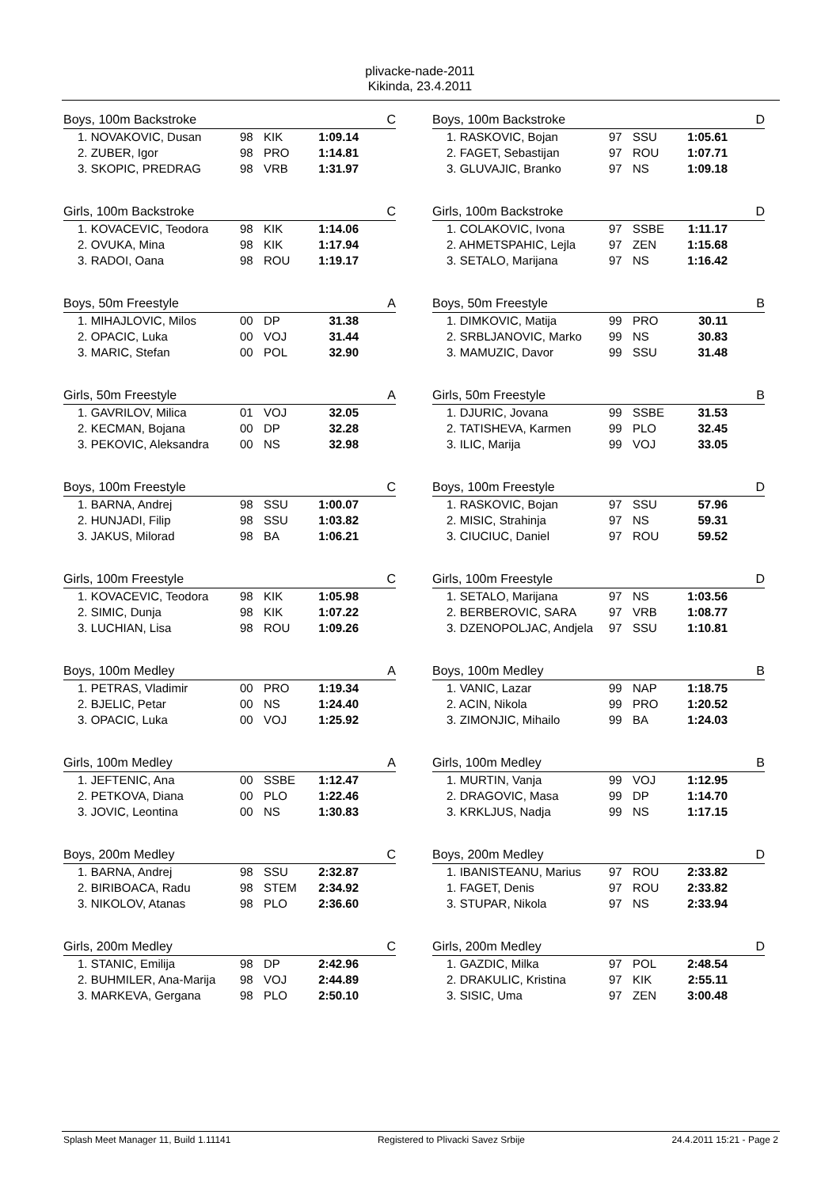plivacke-nade-2011
Kikinda, 23.4.2011
| Boys, 100m Backstroke | | | | C |
| --- | --- | --- | --- | --- |
| 1. NOVAKOVIC, Dusan | 98 | KIK | 1:09.14 | |
| 2. ZUBER, Igor | 98 | PRO | 1:14.81 | |
| 3. SKOPIC, PREDRAG | 98 | VRB | 1:31.97 | |
| Girls, 100m Backstroke | | | | C |
| --- | --- | --- | --- | --- |
| 1. KOVACEVIC, Teodora | 98 | KIK | 1:14.06 | |
| 2. OVUKA, Mina | 98 | KIK | 1:17.94 | |
| 3. RADOI, Oana | 98 | ROU | 1:19.17 | |
| Boys, 50m Freestyle | | | | A |
| --- | --- | --- | --- | --- |
| 1. MIHAJLOVIC, Milos | 00 | DP | 31.38 | |
| 2. OPACIC, Luka | 00 | VOJ | 31.44 | |
| 3. MARIC, Stefan | 00 | POL | 32.90 | |
| Girls, 50m Freestyle | | | | A |
| --- | --- | --- | --- | --- |
| 1. GAVRILOV, Milica | 01 | VOJ | 32.05 | |
| 2. KECMAN, Bojana | 00 | DP | 32.28 | |
| 3. PEKOVIC, Aleksandra | 00 | NS | 32.98 | |
| Boys, 100m Freestyle | | | | C |
| --- | --- | --- | --- | --- |
| 1. BARNA, Andrej | 98 | SSU | 1:00.07 | |
| 2. HUNJADI, Filip | 98 | SSU | 1:03.82 | |
| 3. JAKUS, Milorad | 98 | BA | 1:06.21 | |
| Girls, 100m Freestyle | | | | C |
| --- | --- | --- | --- | --- |
| 1. KOVACEVIC, Teodora | 98 | KIK | 1:05.98 | |
| 2. SIMIC, Dunja | 98 | KIK | 1:07.22 | |
| 3. LUCHIAN, Lisa | 98 | ROU | 1:09.26 | |
| Boys, 100m Medley | | | | A |
| --- | --- | --- | --- | --- |
| 1. PETRAS, Vladimir | 00 | PRO | 1:19.34 | |
| 2. BJELIC, Petar | 00 | NS | 1:24.40 | |
| 3. OPACIC, Luka | 00 | VOJ | 1:25.92 | |
| Girls, 100m Medley | | | | A |
| --- | --- | --- | --- | --- |
| 1. JEFTENIC, Ana | 00 | SSBE | 1:12.47 | |
| 2. PETKOVA, Diana | 00 | PLO | 1:22.46 | |
| 3. JOVIC, Leontina | 00 | NS | 1:30.83 | |
| Boys, 200m Medley | | | | C |
| --- | --- | --- | --- | --- |
| 1. BARNA, Andrej | 98 | SSU | 2:32.87 | |
| 2. BIRIBOACA, Radu | 98 | STEM | 2:34.92 | |
| 3. NIKOLOV, Atanas | 98 | PLO | 2:36.60 | |
| Girls, 200m Medley | | | | C |
| --- | --- | --- | --- | --- |
| 1. STANIC, Emilija | 98 | DP | 2:42.96 | |
| 2. BUHMILER, Ana-Marija | 98 | VOJ | 2:44.89 | |
| 3. MARKEVA, Gergana | 98 | PLO | 2:50.10 | |
| Boys, 100m Backstroke | | | | D |
| --- | --- | --- | --- | --- |
| 1. RASKOVIC, Bojan | 97 | SSU | 1:05.61 | |
| 2. FAGET, Sebastijan | 97 | ROU | 1:07.71 | |
| 3. GLUVAJIC, Branko | 97 | NS | 1:09.18 | |
| Girls, 100m Backstroke | | | | D |
| --- | --- | --- | --- | --- |
| 1. COLAKOVIC, Ivona | 97 | SSBE | 1:11.17 | |
| 2. AHMETSPAHIC, Lejla | 97 | ZEN | 1:15.68 | |
| 3. SETALO, Marijana | 97 | NS | 1:16.42 | |
| Boys, 50m Freestyle | | | | B |
| --- | --- | --- | --- | --- |
| 1. DIMKOVIC, Matija | 99 | PRO | 30.11 | |
| 2. SRBLJANOVIC, Marko | 99 | NS | 30.83 | |
| 3. MAMUZIC, Davor | 99 | SSU | 31.48 | |
| Girls, 50m Freestyle | | | | B |
| --- | --- | --- | --- | --- |
| 1. DJURIC, Jovana | 99 | SSBE | 31.53 | |
| 2. TATISHEVA, Karmen | 99 | PLO | 32.45 | |
| 3. ILIC, Marija | 99 | VOJ | 33.05 | |
| Boys, 100m Freestyle | | | | D |
| --- | --- | --- | --- | --- |
| 1. RASKOVIC, Bojan | 97 | SSU | 57.96 | |
| 2. MISIC, Strahinja | 97 | NS | 59.31 | |
| 3. CIUCIUC, Daniel | 97 | ROU | 59.52 | |
| Girls, 100m Freestyle | | | | D |
| --- | --- | --- | --- | --- |
| 1. SETALO, Marijana | 97 | NS | 1:03.56 | |
| 2. BERBEROVIC, SARA | 97 | VRB | 1:08.77 | |
| 3. DZENOPOLJAC, Andjela | 97 | SSU | 1:10.81 | |
| Boys, 100m Medley | | | | B |
| --- | --- | --- | --- | --- |
| 1. VANIC, Lazar | 99 | NAP | 1:18.75 | |
| 2. ACIN, Nikola | 99 | PRO | 1:20.52 | |
| 3. ZIMONJIC, Mihailo | 99 | BA | 1:24.03 | |
| Girls, 100m Medley | | | | B |
| --- | --- | --- | --- | --- |
| 1. MURTIN, Vanja | 99 | VOJ | 1:12.95 | |
| 2. DRAGOVIC, Masa | 99 | DP | 1:14.70 | |
| 3. KRKLJUS, Nadja | 99 | NS | 1:17.15 | |
| Boys, 200m Medley | | | | D |
| --- | --- | --- | --- | --- |
| 1. IBANISTEANU, Marius | 97 | ROU | 2:33.82 | |
| 1. FAGET, Denis | 97 | ROU | 2:33.82 | |
| 3. STUPAR, Nikola | 97 | NS | 2:33.94 | |
| Girls, 200m Medley | | | | D |
| --- | --- | --- | --- | --- |
| 1. GAZDIC, Milka | 97 | POL | 2:48.54 | |
| 2. DRAKULIC, Kristina | 97 | KIK | 2:55.11 | |
| 3. SISIC, Uma | 97 | ZEN | 3:00.48 | |
Splash Meet Manager 11, Build 1.11141 Registered to Plivacki Savez Srbije 24.4.2011 15:21 - Page 2